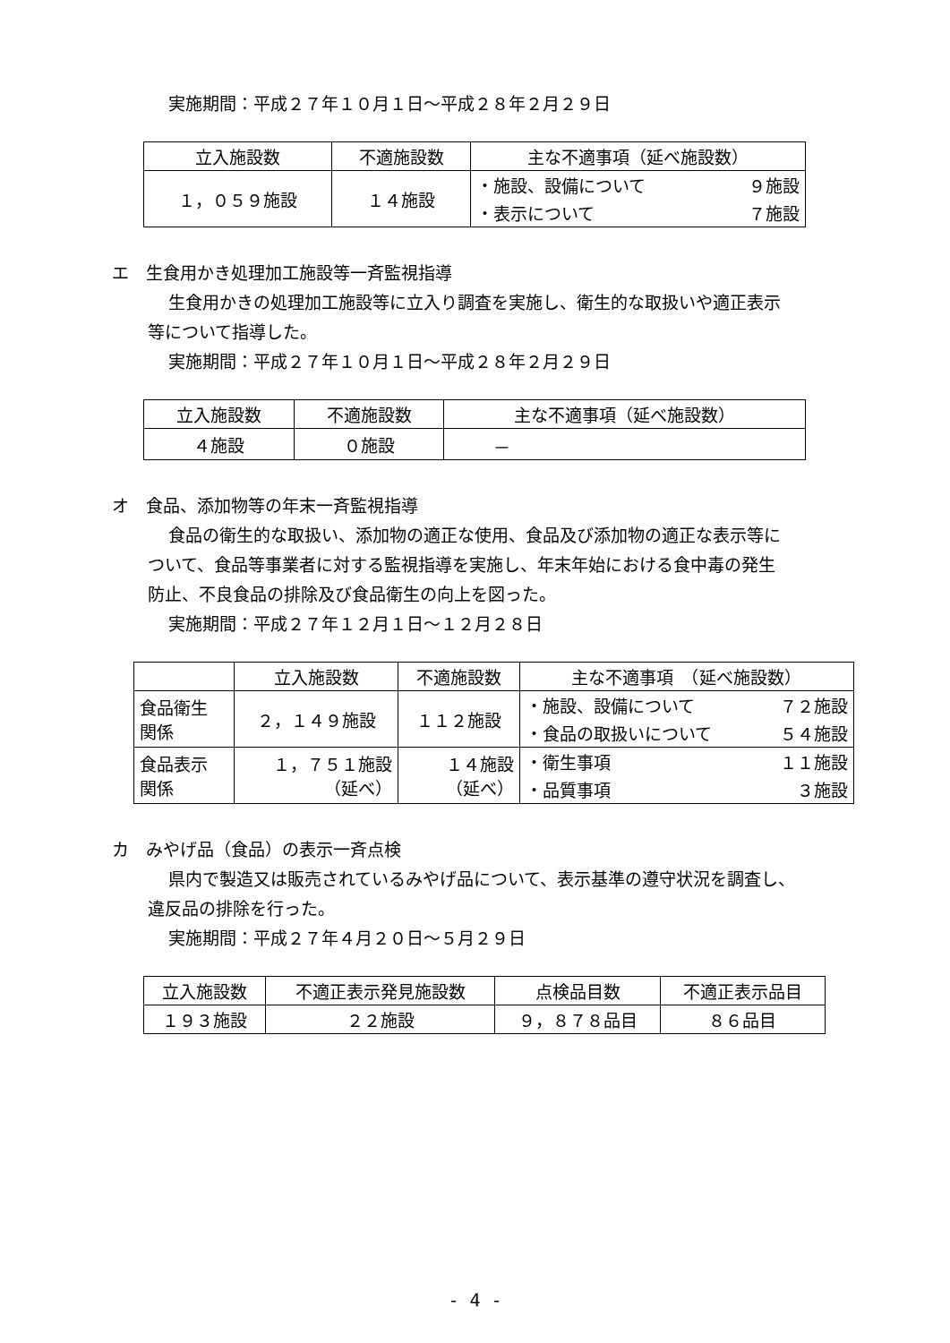実施期間：平成２７年１０月１日～平成２８年２月２９日
| 立入施設数 | 不適施設数 | 主な不適事項（延べ施設数） |
| --- | --- | --- |
| １，０５９施設 | １４施設 | ・施設、設備について ９施設 |
| | | ・表示について ７施設 |
エ　生食用かき処理加工施設等一斉監視指導
生食用かきの処理加工施設等に立入り調査を実施し、衛生的な取扱いや適正表示
等について指導した。
実施期間：平成２７年１０月１日～平成２８年２月２９日
| 立入施設数 | 不適施設数 | 主な不適事項（延べ施設数） |
| --- | --- | --- |
| ４施設 | ０施設 | － |
オ　食品、添加物等の年末一斉監視指導
食品の衛生的な取扱い、添加物の適正な使用、食品及び添加物の適正な表示等に
ついて、食品等事業者に対する監視指導を実施し、年末年始における食中毒の発生
防止、不良食品の排除及び食品衛生の向上を図った。
実施期間：平成２７年１２月１日～１２月２８日
| | 立入施設数 | 不適施設数 | 主な不適事項 （延べ施設数） |
| --- | --- | --- | --- |
| 食品衛生 関係 | ２，１４９施設 | １１２施設 | ・施設、設備について ７２施設 |
| | | | ・食品の取扱いについて ５４施設 |
| 食品表示 関係 | １，７５１施設 （延べ） | １４施設 （延べ） | ・衛生事項 １１施設 |
| | | | ・品質事項 ３施設 |
カ　みやげ品（食品）の表示一斉点検
県内で製造又は販売されているみやげ品について、表示基準の遵守状況を調査し、
違反品の排除を行った。
実施期間：平成２７年４月２０日～５月２９日
| 立入施設数 | 不適正表示発見施設数 | 点検品目数 | 不適正表示品目 |
| --- | --- | --- | --- |
| １９３施設 | ２２施設 | ９，８７８品目 | ８６品目 |
- 4 -